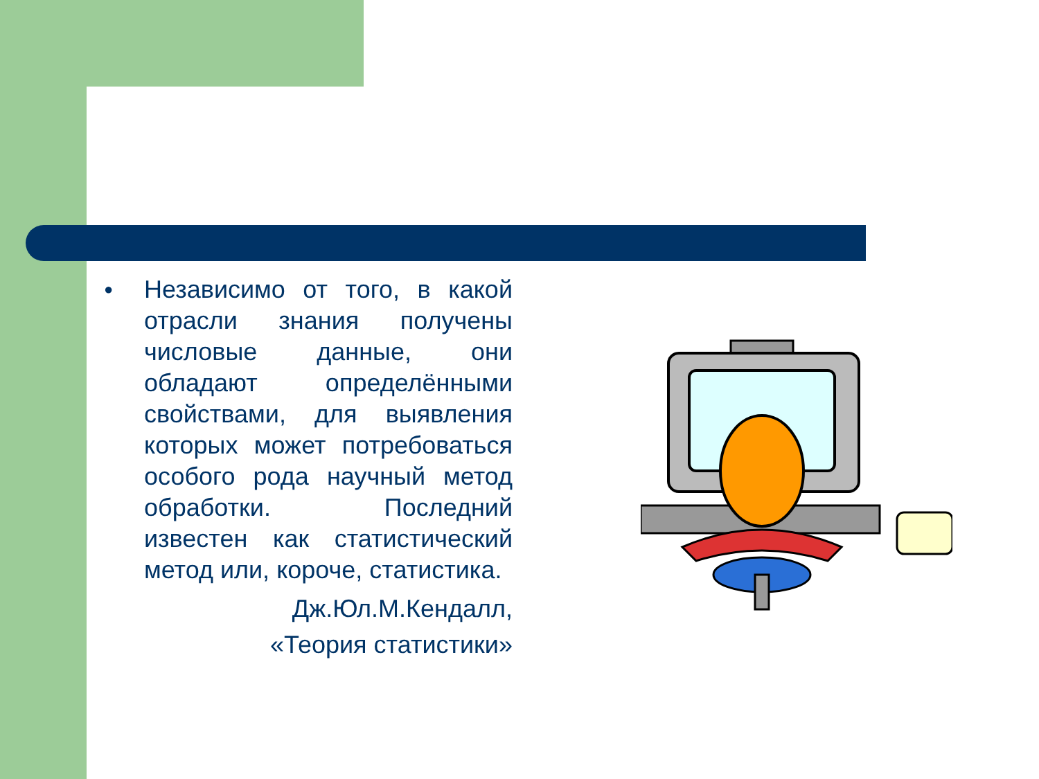● Независимо от того, в какой отрасли знания получены числовые данные, они обладают определёнными свойствами, для выявления которых может потребоваться особого рода научный метод обработки. Последний известен как статистический метод или, короче, статистика.
Дж.Юл.М.Кендалл,
«Теория статистики»